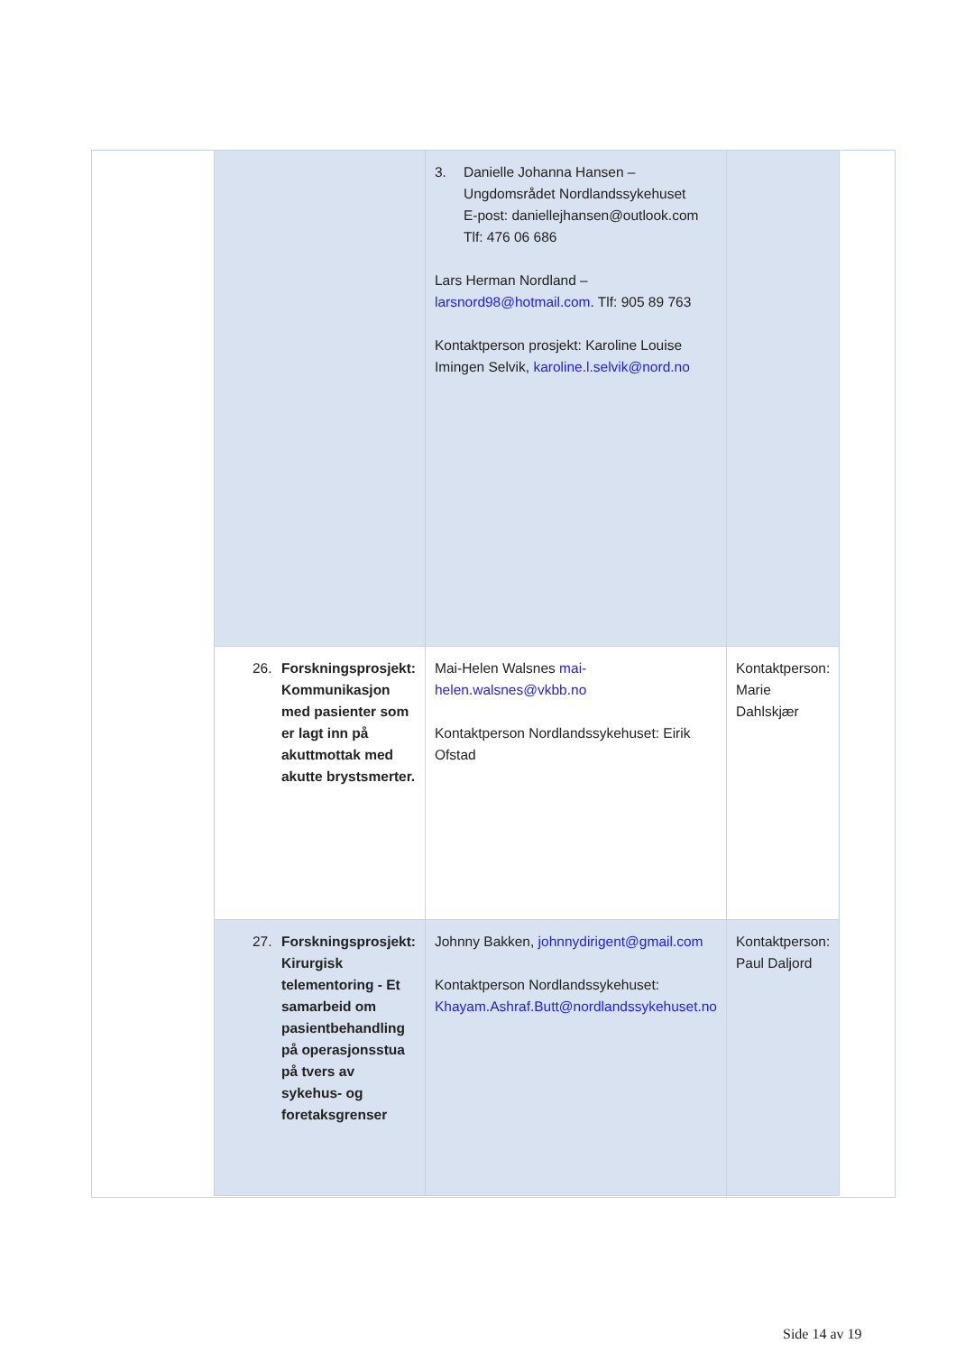| | 3. Danielle Johanna Hansen – Ungdomsrådet Nordlandssykehuset E-post: daniellejhansen@outlook.com Tlf: 476 06 686 Lars Herman Nordland – larsnord98@hotmail.com . Tlf: 905 89 763 Kontaktperson prosjekt: Karoline Louise Imingen Selvik, karoline.l.selvik@nord.no | |
| 26. Forskningsprosjekt: Kommunikasjon med pasienter som er lagt inn på akuttmottak med akutte brystsmerter. | Mai-Helen Walsnes mai-helen.walsnes@vkbb.no Kontaktperson Nordlandssykehuset: Eirik Ofstad | Kontaktperson: Marie Dahlskjær |
| 27. Forskningsprosjekt: Kirurgisk telementoring - Et samarbeid om pasientbehandling på operasjonsstua på tvers av sykehus- og foretaksgrenser | Johnny Bakken, johnnydirigent@gmail.com Kontaktperson Nordlandssykehuset: Khayam.Ashraf.Butt@nordlandssykehuset.no | Kontaktperson: Paul Daljord |
Side 14 av 19